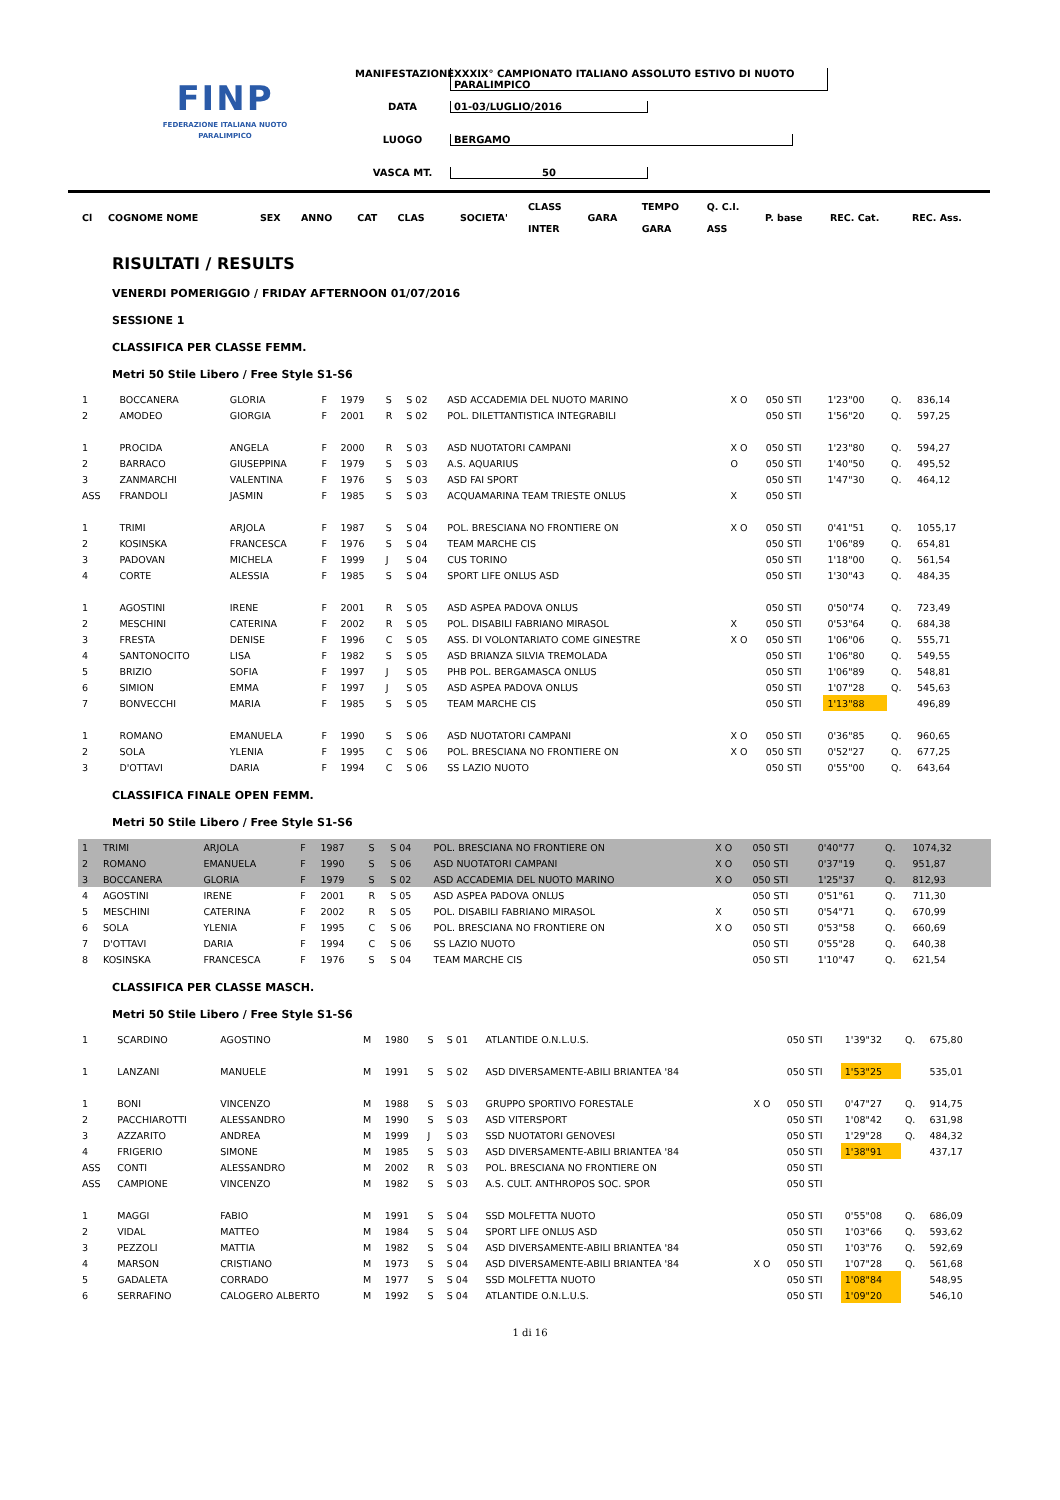FINP
FEDERAZIONE ITALIANA NUOTO PARALIMPICO
MANIFESTAZIONE XXXIX° CAMPIONATO ITALIANO ASSOLUTO ESTIVO DI NUOTO PARALIMPICO
DATA 01-03/LUGLIO/2016
LUOGO BERGAMO
VASCA MT. 50
| Cl | COGNOME NOME | | SEX | ANNO | CAT | CLAS | SOCIETA' | CLASS INTER | GARA | TEMPO GARA | Q. C.I. ASS | P. base | REC. Cat. | REC. Ass. |
| --- | --- | --- | --- | --- | --- | --- | --- | --- | --- | --- | --- | --- | --- | --- |
RISULTATI / RESULTS
VENERDI POMERIGGIO / FRIDAY AFTERNOON 01/07/2016
SESSIONE 1
CLASSIFICA PER CLASSE FEMM.
Metri 50 Stile Libero / Free Style S1-S6
| 1 | BOCCANERA | GLORIA | F | 1979 | S | S 02 | ASD ACCADEMIA DEL NUOTO MARINO | X O | 050 STI | 1'23"00 | Q. | 836,14 | |
| 2 | AMODEO | GIORGIA | F | 2001 | R | S 02 | POL. DILETTANTISTICA INTEGRABILI | | 050 STI | 1'56"20 | Q. | 597,25 | |
| 1 | PROCIDA | ANGELA | F | 2000 | R | S 03 | ASD NUOTATORI CAMPANI | X O | 050 STI | 1'23"80 | Q. | 594,27 | |
| 2 | BARRACO | GIUSEPPINA | F | 1979 | S | S 03 | A.S. AQUARIUS | O | 050 STI | 1'40"50 | Q. | 495,52 | |
| 3 | ZANMARCHI | VALENTINA | F | 1976 | S | S 03 | ASD FAI SPORT | | 050 STI | 1'47"30 | Q. | 464,12 | |
| ASS | FRANDOLI | JASMIN | F | 1985 | S | S 03 | ACQUAMARINA TEAM TRIESTE ONLUS | X | 050 STI | | | | |
| 1 | TRIMI | ARJOLA | F | 1987 | S | S 04 | POL. BRESCIANA NO FRONTIERE ON | X O | 050 STI | 0'41"51 | Q. | 1055,17 | |
| 2 | KOSINSKA | FRANCESCA | F | 1976 | S | S 04 | TEAM MARCHE CIS | | 050 STI | 1'06"89 | Q. | 654,81 | |
| 3 | PADOVAN | MICHELA | F | 1999 | J | S 04 | CUS TORINO | | 050 STI | 1'18"00 | Q. | 561,54 | |
| 4 | CORTE | ALESSIA | F | 1985 | S | S 04 | SPORT LIFE ONLUS ASD | | 050 STI | 1'30"43 | Q. | 484,35 | |
| 1 | AGOSTINI | IRENE | F | 2001 | R | S 05 | ASD ASPEA PADOVA ONLUS | | 050 STI | 0'50"74 | Q. | 723,49 | |
| 2 | MESCHINI | CATERINA | F | 2002 | R | S 05 | POL. DISABILI FABRIANO MIRASOL | X | 050 STI | 0'53"64 | Q. | 684,38 | |
| 3 | FRESTA | DENISE | F | 1996 | C | S 05 | ASS. DI VOLONTARIATO COME GINESTRE | X O | 050 STI | 1'06"06 | Q. | 555,71 | |
| 4 | SANTONOCITO | LISA | F | 1982 | S | S 05 | ASD BRIANZA SILVIA TREMOLADA | | 050 STI | 1'06"80 | Q. | 549,55 | |
| 5 | BRIZIO | SOFIA | F | 1997 | J | S 05 | PHB POL. BERGAMASCA ONLUS | | 050 STI | 1'06"89 | Q. | 548,81 | |
| 6 | SIMION | EMMA | F | 1997 | J | S 05 | ASD ASPEA PADOVA ONLUS | | 050 STI | 1'07"28 | Q. | 545,63 | |
| 7 | BONVECCHI | MARIA | F | 1985 | S | S 05 | TEAM MARCHE CIS | | 050 STI | 1'13"88 | | 496,89 | |
| 1 | ROMANO | EMANUELA | F | 1990 | S | S 06 | ASD NUOTATORI CAMPANI | X O | 050 STI | 0'36"85 | Q. | 960,65 | |
| 2 | SOLA | YLENIA | F | 1995 | C | S 06 | POL. BRESCIANA NO FRONTIERE ON | X O | 050 STI | 0'52"27 | Q. | 677,25 | |
| 3 | D'OTTAVI | DARIA | F | 1994 | C | S 06 | SS LAZIO NUOTO | | 050 STI | 0'55"00 | Q. | 643,64 | |
CLASSIFICA FINALE OPEN FEMM.
Metri 50 Stile Libero / Free Style S1-S6
| 1 | TRIMI | ARJOLA | F | 1987 | S | S 04 | POL. BRESCIANA NO FRONTIERE ON | X O | 050 STI | 0'40"77 | Q. | 1074,32 | |
| 2 | ROMANO | EMANUELA | F | 1990 | S | S 06 | ASD NUOTATORI CAMPANI | X O | 050 STI | 0'37"19 | Q. | 951,87 | |
| 3 | BOCCANERA | GLORIA | F | 1979 | S | S 02 | ASD ACCADEMIA DEL NUOTO MARINO | X O | 050 STI | 1'25"37 | Q. | 812,93 | |
| 4 | AGOSTINI | IRENE | F | 2001 | R | S 05 | ASD ASPEA PADOVA ONLUS | | 050 STI | 0'51"61 | Q. | 711,30 | |
| 5 | MESCHINI | CATERINA | F | 2002 | R | S 05 | POL. DISABILI FABRIANO MIRASOL | X | 050 STI | 0'54"71 | Q. | 670,99 | |
| 6 | SOLA | YLENIA | F | 1995 | C | S 06 | POL. BRESCIANA NO FRONTIERE ON | X O | 050 STI | 0'53"58 | Q. | 660,69 | |
| 7 | D'OTTAVI | DARIA | F | 1994 | C | S 06 | SS LAZIO NUOTO | | 050 STI | 0'55"28 | Q. | 640,38 | |
| 8 | KOSINSKA | FRANCESCA | F | 1976 | S | S 04 | TEAM MARCHE CIS | | 050 STI | 1'10"47 | Q. | 621,54 | |
CLASSIFICA PER CLASSE MASCH.
Metri 50 Stile Libero / Free Style S1-S6
| 1 | SCARDINO | AGOSTINO | M | 1980 | S | S 01 | ATLANTIDE O.N.L.U.S. | | 050 STI | 1'39"32 | Q. | 675,80 | |
| 1 | LANZANI | MANUELE | M | 1991 | S | S 02 | ASD DIVERSAMENTE-ABILI BRIANTEA '84 | | 050 STI | 1'53"25 | | 535,01 | |
| 1 | BONI | VINCENZO | M | 1988 | S | S 03 | GRUPPO SPORTIVO FORESTALE | X O | 050 STI | 0'47"27 | Q. | 914,75 | |
| 2 | PACCHIAROTTI | ALESSANDRO | M | 1990 | S | S 03 | ASD VITERSPORT | | 050 STI | 1'08"42 | Q. | 631,98 | |
| 3 | AZZARITO | ANDREA | M | 1999 | J | S 03 | SSD NUOTATORI GENOVESI | | 050 STI | 1'29"28 | Q. | 484,32 | |
| 4 | FRIGERIO | SIMONE | M | 1985 | S | S 03 | ASD DIVERSAMENTE-ABILI BRIANTEA '84 | | 050 STI | 1'38"91 | | 437,17 | |
| ASS | CONTI | ALESSANDRO | M | 2002 | R | S 03 | POL. BRESCIANA NO FRONTIERE ON | | 050 STI | | | | |
| ASS | CAMPIONE | VINCENZO | M | 1982 | S | S 03 | A.S. CULT. ANTHROPOS SOC. SPOR | | 050 STI | | | | |
| 1 | MAGGI | FABIO | M | 1991 | S | S 04 | SSD MOLFETTA NUOTO | | 050 STI | 0'55"08 | Q. | 686,09 | |
| 2 | VIDAL | MATTEO | M | 1984 | S | S 04 | SPORT LIFE ONLUS ASD | | 050 STI | 1'03"66 | Q. | 593,62 | |
| 3 | PEZZOLI | MATTIA | M | 1982 | S | S 04 | ASD DIVERSAMENTE-ABILI BRIANTEA '84 | | 050 STI | 1'03"76 | Q. | 592,69 | |
| 4 | MARSON | CRISTIANO | M | 1973 | S | S 04 | ASD DIVERSAMENTE-ABILI BRIANTEA '84 | X O | 050 STI | 1'07"28 | Q. | 561,68 | |
| 5 | GADALETA | CORRADO | M | 1977 | S | S 04 | SSD MOLFETTA NUOTO | | 050 STI | 1'08"84 | | 548,95 | |
| 6 | SERRAFINO | CALOGERO ALBERTO | M | 1992 | S | S 04 | ATLANTIDE O.N.L.U.S. | | 050 STI | 1'09"20 | | 546,10 | |
1 di 16